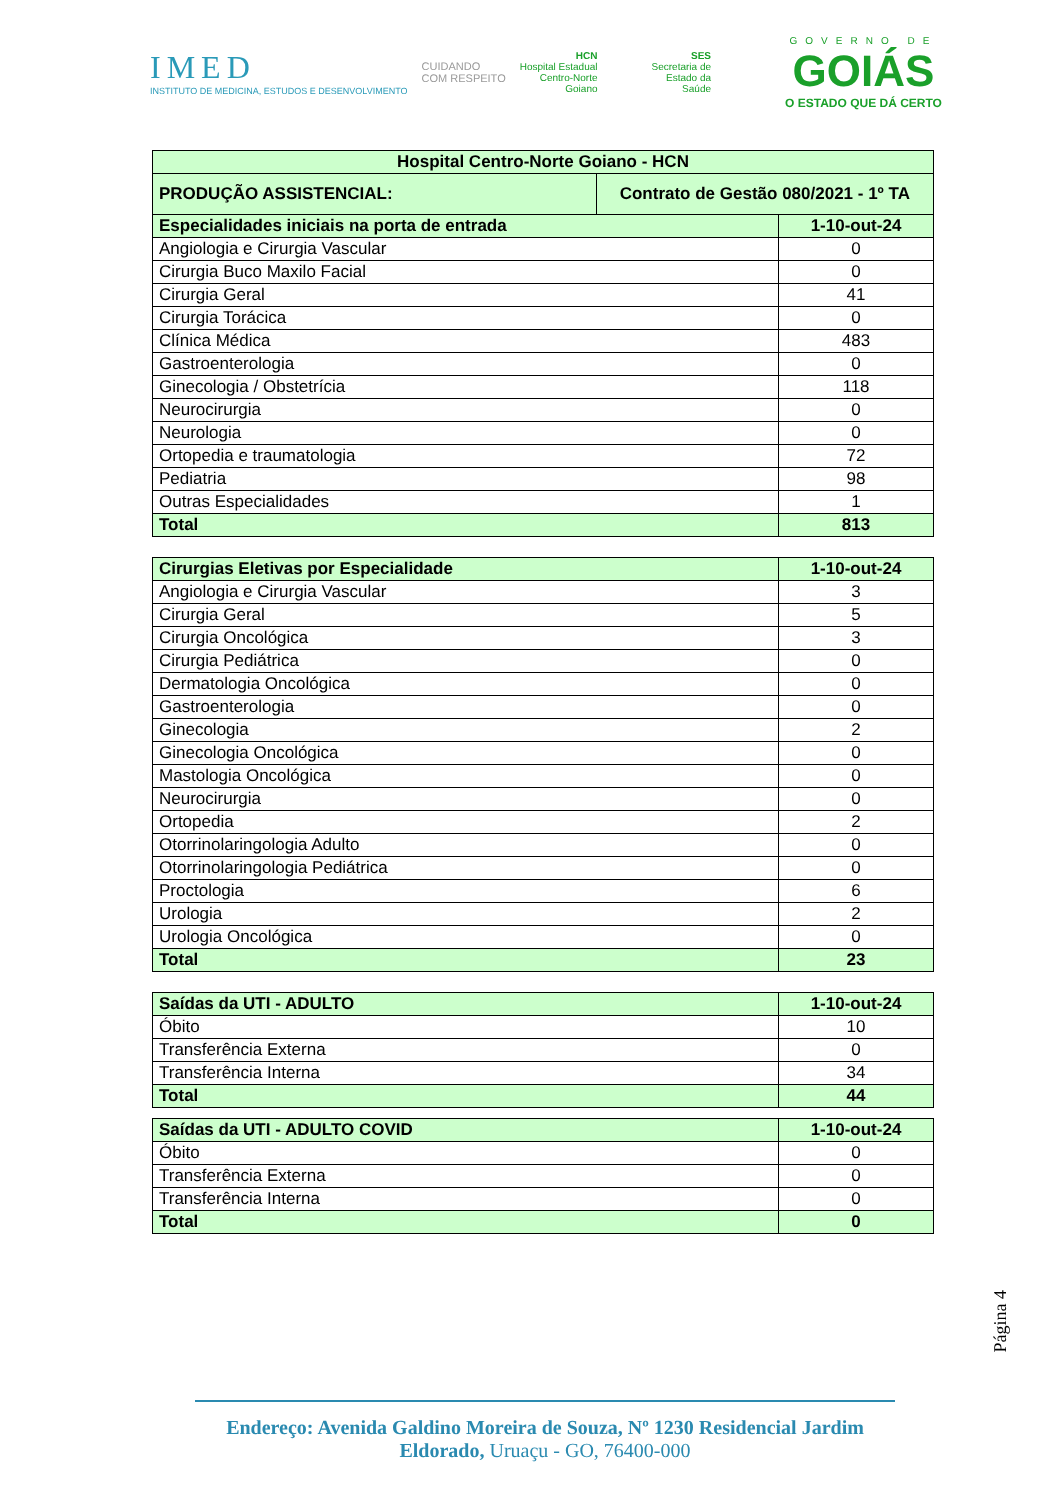IMED
INSTITUTO DE MEDICINA, ESTUDOS E DESENVOLVIMENTO
CUIDANDO
COM RESPEITO
HCN
Hospital Estadual
Centro-Norte
Goiano
SES
Secretaria de
Estado da
Saúde
GOVERNO DE
GOIÁS
O ESTADO QUE DÁ CERTO
| Hospital Centro-Norte Goiano - HCN | | |
| --- | --- | --- |
| PRODUÇÃO ASSISTENCIAL: | Contrato de Gestão 080/2021 - 1º TA | |
| Especialidades iniciais na porta de entrada | | 1-10-out-24 |
| Angiologia e Cirurgia Vascular | | 0 |
| Cirurgia Buco Maxilo Facial | | 0 |
| Cirurgia Geral | | 41 |
| Cirurgia Torácica | | 0 |
| Clínica Médica | | 483 |
| Gastroenterologia | | 0 |
| Ginecologia / Obstetrícia | | 118 |
| Neurocirurgia | | 0 |
| Neurologia | | 0 |
| Ortopedia e traumatologia | | 72 |
| Pediatria | | 98 |
| Outras Especialidades | | 1 |
| Total | | 813 |
| Cirurgias Eletivas por Especialidade | 1-10-out-24 |
| --- | --- |
| Angiologia e Cirurgia Vascular | 3 |
| Cirurgia Geral | 5 |
| Cirurgia Oncológica | 3 |
| Cirurgia Pediátrica | 0 |
| Dermatologia Oncológica | 0 |
| Gastroenterologia | 0 |
| Ginecologia | 2 |
| Ginecologia Oncológica | 0 |
| Mastologia Oncológica | 0 |
| Neurocirurgia | 0 |
| Ortopedia | 2 |
| Otorrinolaringologia Adulto | 0 |
| Otorrinolaringologia Pediátrica | 0 |
| Proctologia | 6 |
| Urologia | 2 |
| Urologia Oncológica | 0 |
| Total | 23 |
| Saídas da UTI - ADULTO | 1-10-out-24 |
| --- | --- |
| Óbito | 10 |
| Transferência Externa | 0 |
| Transferência Interna | 34 |
| Total | 44 |
| Saídas da UTI - ADULTO COVID | 1-10-out-24 |
| --- | --- |
| Óbito | 0 |
| Transferência Externa | 0 |
| Transferência Interna | 0 |
| Total | 0 |
Página 4
Endereço: Avenida Galdino Moreira de Souza, Nº 1230 Residencial Jardim Eldorado, Uruaçu - GO, 76400-000